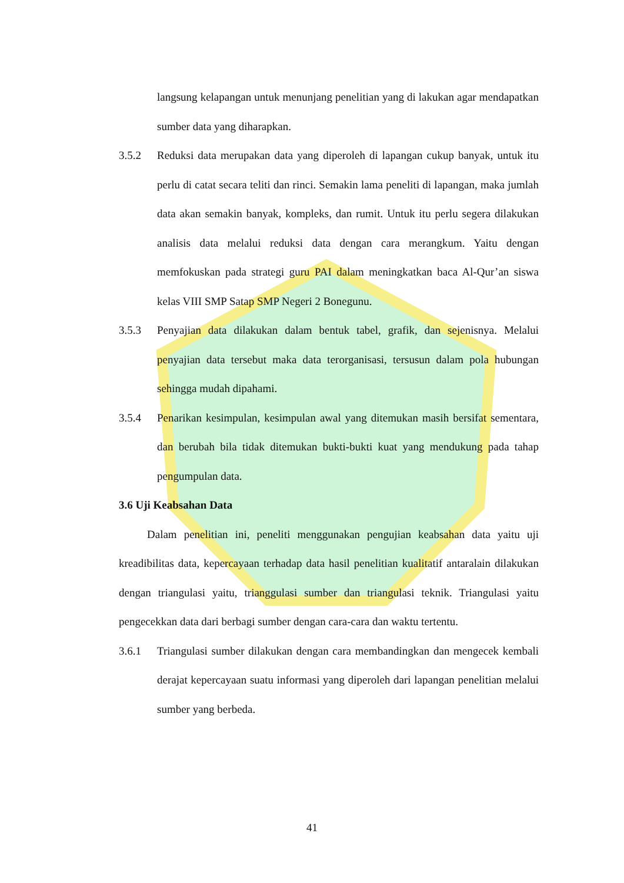langsung kelapangan untuk menunjang penelitian yang di lakukan agar mendapatkan sumber data yang diharapkan.
3.5.2 Reduksi data merupakan data yang diperoleh di lapangan cukup banyak, untuk itu perlu di catat secara teliti dan rinci. Semakin lama peneliti di lapangan, maka jumlah data akan semakin banyak, kompleks, dan rumit. Untuk itu perlu segera dilakukan analisis data melalui reduksi data dengan cara merangkum. Yaitu dengan memfokuskan pada strategi guru PAI dalam meningkatkan baca Al-Qur’an siswa kelas VIII SMP Satap SMP Negeri 2 Bonegunu.
3.5.3 Penyajian data dilakukan dalam bentuk tabel, grafik, dan sejenisnya. Melalui penyajian data tersebut maka data terorganisasi, tersusun dalam pola hubungan sehingga mudah dipahami.
3.5.4 Penarikan kesimpulan, kesimpulan awal yang ditemukan masih bersifat sementara, dan berubah bila tidak ditemukan bukti-bukti kuat yang mendukung pada tahap pengumpulan data.
3.6 Uji Keabsahan Data
Dalam penelitian ini, peneliti menggunakan pengujian keabsahan data yaitu uji kreadibilitas data, kepercayaan terhadap data hasil penelitian kualitatif antaralain dilakukan dengan triangulasi yaitu, trianggulasi sumber dan triangulasi teknik. Triangulasi yaitu pengecekkan data dari berbagi sumber dengan cara-cara dan waktu tertentu.
3.6.1 Triangulasi sumber dilakukan dengan cara membandingkan dan mengecek kembali derajat kepercayaan suatu informasi yang diperoleh dari lapangan penelitian melalui sumber yang berbeda.
41